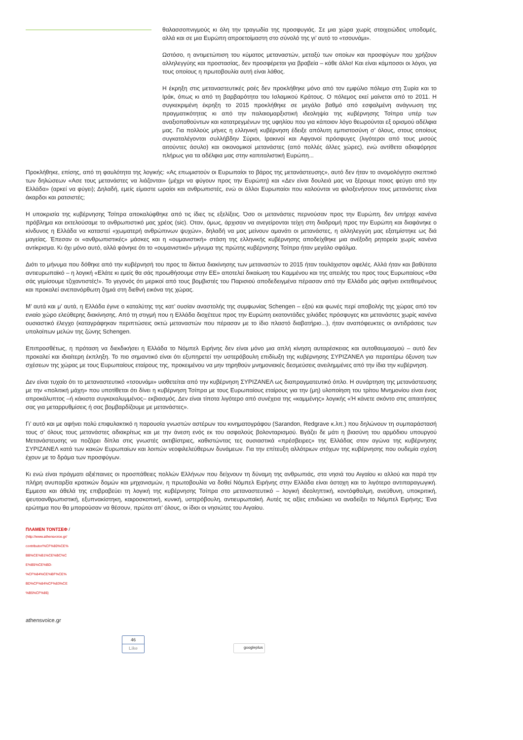θαλασσοπνιγμούς κι όλη την τραγωδία της προσφυγιάς. Σε μια χώρα χωρίς στοιχειώδεις υποδομές, αλλά και σε μια Ευρώπη απροετοίμαστη στο σύνολό της γι’ αυτό το «τσουνάμι».
Ωστόσο, η αντιμετώπιση του κύματος μεταναστών, μεταξύ των οποίων και προσφύγων που χρήζουν αλληλεγγύης και προστασίας, δεν προσφέρεται για βραβεία – κάθε άλλο! Και είναι κάμποσοι οι λόγοι, για τους οποίους η πρωτοβουλία αυτή είναι λάθος.
Η έκρηξη στις μεταναστευτικές ροές δεν προκλήθηκε μόνο από τον εμφύλιο πόλεμο στη Συρία και το Ιράκ, όπως κι από τη βαρβαρότητα του Ισλαμικού Κράτους. Ο πόλεμος εκεί μαίνεται από το 2011. Η συγκεκριμένη έκρηξη το 2015 προκλήθηκε σε μεγάλο βαθμό από εσφαλμένη ανάγνωση της πραγματικότητας κι από την παλαιομαρξιστική ιδεοληψία της κυβέρνησης Τσίπρα υπέρ των αναξιοπαθούντων και κατατρεγμένων της υφηλίου που για κάποιον λόγο θεωρούνται εξ ορισμού αδέλφια μας. Για πολλούς μήνες η ελληνική κυβέρνηση έδειξε απόλυτη εμπιστοσύνη σ’ όλους, στους οποίους συγκαταλέγονται συλλήβδην Σύριοι, Ιρακινοί και Αφγανοί πρόσφυγες (λιγότεροι από τους μισούς αιτούντες άσυλο) και οικονομικοί μετανάστες (από πολλές άλλες χώρες), ενώ αντίθετα αδιαφόρησε πλήρως για τα αδέλφια μας στην καπιταλιστική Ευρώπη...
Προκλήθηκε, επίσης, από τη φαυλότητα της λογικής: «Ας επωμιστούν οι Ευρωπαίοι το βάρος της μετανάστευσης», αυτό δεν ήταν το ανομολόγητο σκεπτικό των δηλώσεων «Ασε τους μετανάστες να λιάζονται» (μέχρι να φύγουν προς την Ευρώπη) και «Δεν είναι δουλειά μας να ξέρουμε ποιος φεύγει από την Ελλάδα» (αρκεί να φύγει); Δηλαδή, εμείς είμαστε ωραίοι και ανθρωπιστές, ενώ οι άλλοι Ευρωπαίοι που καλούνται να φιλοξενήσουν τους μετανάστες είναι άκαρδοι και ρατσιστές;
Η υποκρισία της κυβέρνησης Τσίπρα αποκαλύφθηκε από τις ίδιες τις εξελίξεις. Όσο οι μετανάστες περνούσαν προς την Ευρώπη, δεν υπήρχε κανένα πρόβλημα και εκτελούσαμε το ανθρωπιστικό μας χρέος (sic). Οταν, όμως, άρχισαν να ανεγείρονται τείχη στη διαδρομή προς την Ευρώπη και διαφάνηκε ο κίνδυνος η Ελλάδα να καταστεί «χωματερή ανθρώπινων ψυχών», δηλαδή να μας μείνουν αμανάτι οι μετανάστες, η αλληλεγγύη μας εξατμίστηκε ως διά μαγείας. Έπεσαν οι «ανθρωπιστικές» μάσκες και η «ουμανιστική» στάση της ελληνικής κυβέρνησης αποδείχθηκε μια ανέξοδη ρητορεία χωρίς κανένα αντίκρισμα. Κι όχι μόνο αυτό, αλλά φάνηκε ότι το «ουμανιστικό» μήνυμα της πρώτης κυβέρνησης Τσίπρα ήταν μεγάλο σφάλμα.
Διότι το μήνυμα που δόθηκε από την κυβέρνησή του προς τα δίκτυα διακίνησης των μεταναστών το 2015 ήταν τουλάχιστον αφελές. Αλλά ήταν και βαθύτατα αντιευρωπαϊκό – η λογική «Ελάτε κι εμείς θα σάς προωθήσουμε στην ΕΕ» αποτελεί δικαίωση του Καμμένου και της απειλής του προς τους Ευρωπαίους «Θα σάς γεμίσουμε τζιχαντιστές!». Το γεγονός ότι μερικοί από τους βομβιστές του Παρισιού αποδεδειγμένα πέρασαν από την Ελλάδα μάς αφήνει εκτεθειμένους και προκαλεί ανεπανόρθωτη ζημιά στη διεθνή εικόνα της χώρας.
Μ’ αυτά και μ’ αυτά, η Ελλάδα έγινε ο καταλύτης της κατ’ ουσίαν αναστολής της συμφωνίας Schengen – εξού και φωνές περί αποβολής της χώρας από τον ενιαίο χώρο ελεύθερης διακίνησης. Από τη στιγμή που η Ελλάδα διοχέτευε προς την Ευρώπη εκατοντάδες χιλιάδες πρόσφυγες και μετανάστες χωρίς κανένα ουσιαστικό έλεγχο (καταγράφηκαν περιπτώσεις οκτώ μεταναστών που πέρασαν με το ίδιο πλαστό διαβατήριο...), ήταν αναπόφευκτες οι αντιδράσεις των υπολοίπων μελών της ζώνης Schengen.
Επιπροσθέτως, η πρόταση να διεκδικήσει η Ελλάδα το Νόμπελ Ειρήνης δεν είναι μόνο μια απλή κίνηση αυταρέσκειας και αυτοθαυμασμού – αυτό δεν προκαλεί και ιδιαίτερη έκπληξη. Το πιο σημαντικό είναι ότι εξυπηρετεί την υστερόβουλη επιδίωξη της κυβέρνησης ΣΥΡΙΖΑΝΕΛ για περαιτέρω όξυνση των σχέσεων της χώρας με τους Ευρωπαίους εταίρους της, προκειμένου να μην τηρηθούν μνημονιακές δεσμεύσεις ανειλημμένες από την ίδια την κυβέρνηση.
Δεν είναι τυχαίο ότι το μεταναστευτικό «τσουνάμι» υιοθετείται από την κυβέρνηση ΣΥΡΙΖΑΝΕΛ ως διαπραγματευτικό όπλο. Η συνάρτηση της μετανάστευσης με την «πολιτική μάχη» που υποτίθεται ότι δίνει η κυβέρνηση Τσίπρα με τους Ευρωπαίους εταίρους για την (μη) υλοποίηση του τρίτου Μνημονίου είναι ένας απροκάλυπτος –ή κάκιστα συγκεκαλυμμένος– εκβιασμός. Δεν είναι τίποτα λιγότερο από συνέχεια της «καμμένης» λογικής «Ή κάνετε σκόντο στις απαιτήσεις σας για μεταρρυθμίσεις ή σας βομβαρδίζουμε με μετανάστες».
Γι’ αυτό και με αφήνει πολύ επιφυλακτικό η παρουσία γνωστών αστέρων του κινηματογράφου (Sarandon, Redgrave κ.λπ.) που δηλώνουν τη συμπαράστασή τους σ’ όλους τους μετανάστες αδιακρίτως και με την άνεση ενός εκ του ασφαλούς βολονταρισμού. Βγάζει δε μάτι η βιασύνη του αρμόδιου υπουργού Μετανάστευσης να ποζάρει δίπλα στις γνωστές ακτιβίστριες, καθιστώντας τες ουσιαστικά «πρέσβειρες» της Ελλάδας στον αγώνα της κυβέρνησης ΣΥΡΙΖΑΝΕΛ κατά των κακών Ευρωπαίων και λοιπών νεοφιλελεύθερων δυνάμεων. Για την επίτευξη αλλότριων στόχων της κυβέρνησης που ουδεμία σχέση έχουν με το δράμα των προσφύγων.
Κι ενώ είναι πράγματι αξιέπαινες οι προσπάθειες πολλών Ελλήνων που δείχνουν τη δύναμη της ανθρωπιάς, στα νησιά του Αιγαίου κι αλλού και παρά την πλήρη ανυπαρξία κρατικών δομών και μηχανισμών, η πρωτοβουλία να δοθεί Νόμπελ Ειρήνης στην Ελλάδα είναι άστοχη και το λιγότερο αντιπαραγωγική. Εμμεσα και άθελά της επιβραβεύει τη λογική της κυβέρνησης Τσίπρα στο μεταναστευτικό – λογική ιδεοληπτική, κοντόφθαλμη, ανεύθυνη, υποκριτική, ψευτοανθρωπιστική, εξυπνακίστηκη, καιροσκοπική, κυνική, υστερόβουλη, αντιευρωπαϊκή. Αυτές τις αξίες επιδιώκει να αναδείξει το Νόμπελ Ειρήνης; Ένα ερώτημα που θα μπορούσαν να θέσουν, πρώτοι απ’ όλους, οι ίδιοι οι νησιώτες του Αιγαίου.
ΠΛΑΜΕΝ ΤΟΝΤΣΕΦ /
(http://www.athensvoice.gr/
contributor/%CF%80%CE%
BB%CE%B1%CE%BC%C
E%B5%CE%BD-
%CF%84%CE%BF%CE%
BD%CF%84%CF%83%CE
%B5%CF%86)
athensvoice.gr
46
Like
googleplus